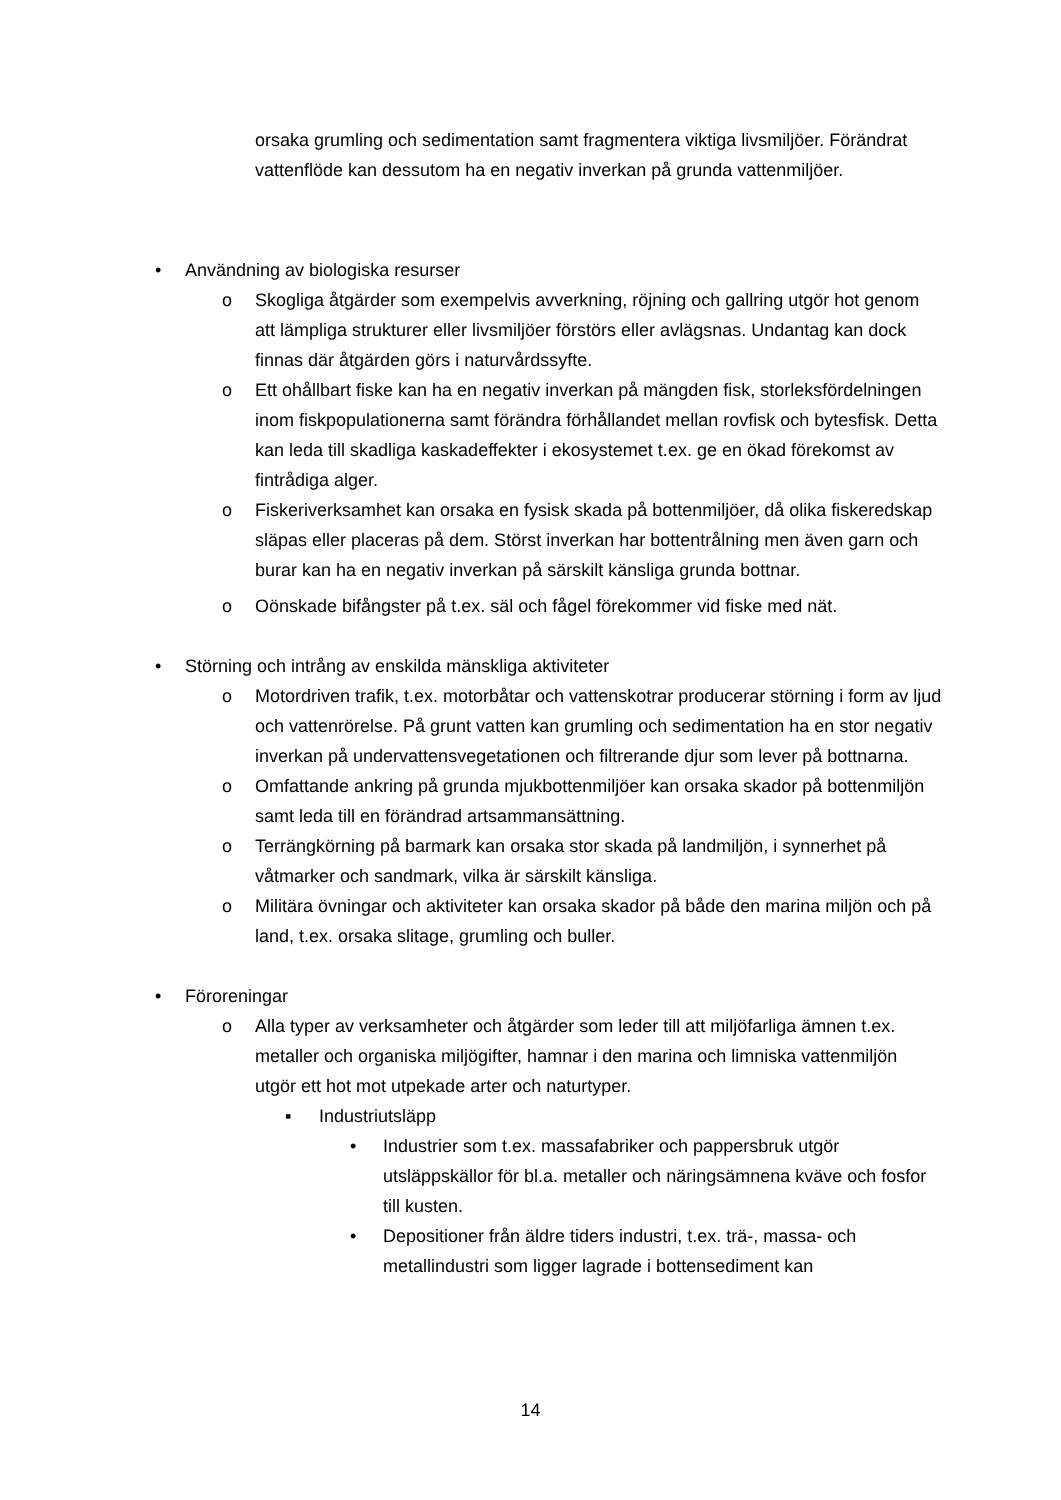orsaka grumling och sedimentation samt fragmentera viktiga livsmiljöer. Förändrat vattenflöde kan dessutom ha en negativ inverkan på grunda vattenmiljöer.
• Användning av biologiska resurser
o Skogliga åtgärder som exempelvis avverkning, röjning och gallring utgör hot genom att lämpliga strukturer eller livsmiljöer förstörs eller avlägsnas. Undantag kan dock finnas där åtgärden görs i naturvårdssyfte.
o Ett ohållbart fiske kan ha en negativ inverkan på mängden fisk, storleksfördelningen inom fiskpopulationerna samt förändra förhållandet mellan rovfisk och bytesfisk. Detta kan leda till skadliga kaskadeffekter i ekosystemet t.ex. ge en ökad förekomst av fintrådiga alger.
o Fiskeriverksamhet kan orsaka en fysisk skada på bottenmiljöer, då olika fiskeredskap släpas eller placeras på dem. Störst inverkan har bottentrålning men även garn och burar kan ha en negativ inverkan på särskilt känsliga grunda bottnar.
o Oönskade bifångster på t.ex. säl och fågel förekommer vid fiske med nät.
• Störning och intrång av enskilda mänskliga aktiviteter
o Motordriven trafik, t.ex. motorbåtar och vattenskotrar producerar störning i form av ljud och vattenrörelse. På grunt vatten kan grumling och sedimentation ha en stor negativ inverkan på undervattensvegetationen och filtrerande djur som lever på bottnarna.
o Omfattande ankring på grunda mjukbottenmiljöer kan orsaka skador på bottenmiljön samt leda till en förändrad artsammansättning.
o Terrängkörning på barmark kan orsaka stor skada på landmiljön, i synnerhet på våtmarker och sandmark, vilka är särskilt känsliga.
o Militära övningar och aktiviteter kan orsaka skador på både den marina miljön och på land, t.ex. orsaka slitage, grumling och buller.
• Föroreningar
o Alla typer av verksamheter och åtgärder som leder till att miljöfarliga ämnen t.ex. metaller och organiska miljögifter, hamnar i den marina och limniska vattenmiljön utgör ett hot mot utpekade arter och naturtyper.
▪ Industriutsläpp
• Industrier som t.ex. massafabriker och pappersbruk utgör utsläppskällor för bl.a. metaller och näringsämnena kväve och fosfor till kusten.
• Depositioner från äldre tiders industri, t.ex. trä-, massa- och metallindustri som ligger lagrade i bottensediment kan
14